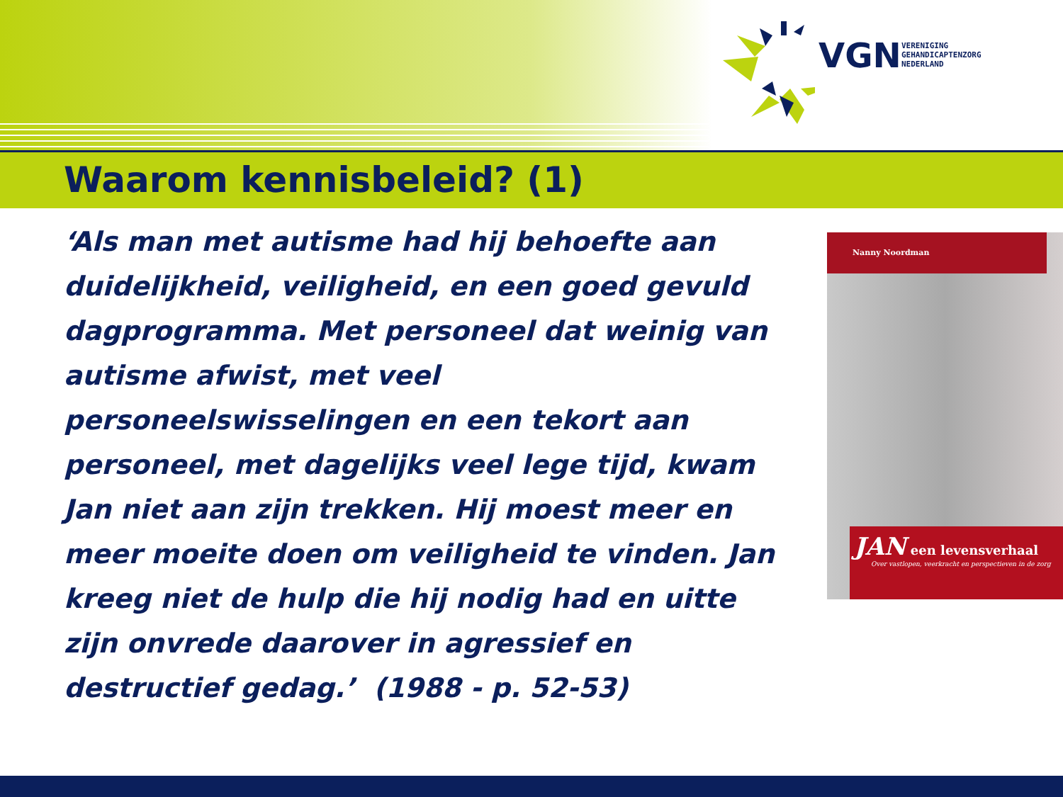VGN
VERENIGING
GEHANDICAPTENZORG
NEDERLAND
Waarom kennisbeleid? (1)
‘Als man met autisme had hij behoefte aan duidelijkheid, veiligheid, en een goed gevuld dagprogramma. Met personeel dat weinig van autisme afwist, met veel personeelswisselingen en een tekort aan personeel, met dagelijks veel lege tijd, kwam Jan niet aan zijn trekken. Hij moest meer en meer moeite doen om veiligheid te vinden. Jan kreeg niet de hulp die hij nodig had en uitte zijn onvrede daarover in agressief en destructief gedag.’ (1988 - p. 52-53)
Nanny Noordman
JAN een levensverhaal
Over vastlopen, veerkracht en perspectieven in de zorg